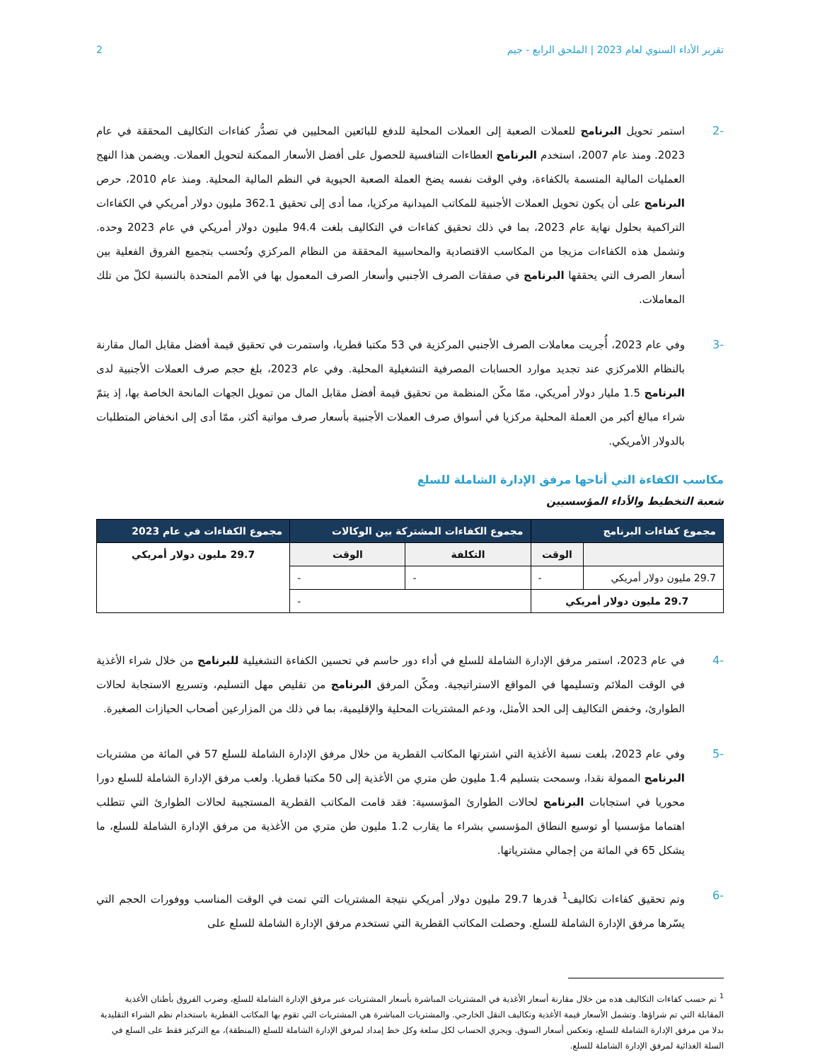تقرير الأداء السنوي لعام 2023 | الملحق الرابع - جيم 2
-2 استمر تحويل البرنامج للعملات الصعبة إلى العملات المحلية للدفع للبائعين المحليين في تصدُّر كفاءات التكاليف المحققة في عام 2023. ومنذ عام 2007، استخدم البرنامج العطاءات التنافسية للحصول على أفضل الأسعار الممكنة لتحويل العملات. ويضمن هذا النهج العمليات المالية المتسمة بالكفاءة، وفي الوقت نفسه يضخ العملة الصعبة الحيوية في النظم المالية المحلية. ومنذ عام 2010، حرص البرنامج على أن يكون تحويل العملات الأجنبية للمكاتب الميدانية مركزيا، مما أدى إلى تحقيق 362.1 مليون دولار أمريكي في الكفاءات التراكمية بحلول نهاية عام 2023، بما في ذلك تحقيق كفاءات في التكاليف بلغت 94.4 مليون دولار أمريكي في عام 2023 وحده. وتشمل هذه الكفاءات مزيجا من المكاسب الاقتصادية والمحاسبية المحققة من النظام المركزي وتُحسب بتجميع الفروق الفعلية بين أسعار الصرف التي يحققها البرنامج في صفقات الصرف الأجنبي وأسعار الصرف المعمول بها في الأمم المتحدة بالنسبة لكلّ من تلك المعاملات.
-3 وفي عام 2023، أُجريت معاملات الصرف الأجنبي المركزية في 53 مكتبا قطريا، واستمرت في تحقيق قيمة أفضل مقابل المال مقارنة بالنظام اللامركزي عند تجديد موارد الحسابات المصرفية التشغيلية المحلية. وفي عام 2023، بلغ حجم صرف العملات الأجنبية لدى البرنامج 1.5 مليار دولار أمريكي، ممّا مكّن المنظمة من تحقيق قيمة أفضل مقابل المال من تمويل الجهات المانحة الخاصة بها، إذ يتمّ شراء مبالغ أكبر من العملة المحلية مركزيا في أسواق صرف العملات الأجنبية بأسعار صرف مواتية أكثر، ممّا أدى إلى انخفاض المتطلبات بالدولار الأمريكي.
مكاسب الكفاءة التي أتاحها مرفق الإدارة الشاملة للسلع
شعبة التخطيط والأداء المؤسسيين
| مجموع كفاءات البرنامج | | مجموع الكفاءات المشتركة بين الوكالات | | مجموع الكفاءات في عام 2023 |
| --- | --- | --- | --- | --- |
| | الوقت | التكلفة | الوقت | 29.7 مليون دولار أمريكي |
| 29.7 مليون دولار أمريكي | - | - | - | |
| 29.7 مليون دولار أمريكي | | - | | |
-4 في عام 2023، استمر مرفق الإدارة الشاملة للسلع في أداء دور حاسم في تحسين الكفاءة التشغيلية للبرنامج من خلال شراء الأغذية في الوقت الملائم وتسليمها في المواقع الاستراتيجية. ومكّن المرفق البرنامج من تقليص مهل التسليم، وتسريع الاستجابة لحالات الطوارئ، وخفض التكاليف إلى الحد الأمثل، ودعم المشتريات المحلية والإقليمية، بما في ذلك من المزارعين أصحاب الحيازات الصغيرة.
-5 وفي عام 2023، بلغت نسبة الأغذية التي اشترتها المكاتب القطرية من خلال مرفق الإدارة الشاملة للسلع 57 في المائة من مشتريات البرنامج الممولة نقدا، وسمحت بتسليم 1.4 مليون طن متري من الأغذية إلى 50 مكتبا قطريا. ولعب مرفق الإدارة الشاملة للسلع دورا محوريا في استجابات البرنامج لحالات الطوارئ المؤسسية: فقد قامت المكاتب القطرية المستجيبة لحالات الطوارئ التي تتطلب اهتماما مؤسسيا أو توسيع النطاق المؤسسي بشراء ما يقارب 1.2 مليون طن متري من الأغذية من مرفق الإدارة الشاملة للسلع، ما يشكل 65 في المائة من إجمالي مشترياتها.
-6 وتم تحقيق كفاءات تكاليف<sup>1</sup> قدرها 29.7 مليون دولار أمريكي نتيجة المشتريات التي تمت في الوقت المناسب ووفورات الحجم التي يسّرها مرفق الإدارة الشاملة للسلع. وحصلت المكاتب القطرية التي تستخدم مرفق الإدارة الشاملة للسلع على
<sup>1</sup> تم حسب كفاءات التكاليف هذه من خلال مقارنة أسعار الأغذية في المشتريات المباشرة بأسعار المشتريات عبر مرفق الإدارة الشاملة للسلع، وضرب الفروق بأطنان الأغذية المقابلة التي تم شراؤها. وتشمل الأسعار قيمة الأغذية وتكاليف النقل الخارجي. والمشتريات المباشرة هي المشتريات التي تقوم بها المكاتب القطرية باستخدام نظم الشراء التقليدية بدلا من مرفق الإدارة الشاملة للسلع، وتعكس أسعار السوق. ويجري الحساب لكل سلعة وكل خط إمداد لمرفق الإدارة الشاملة للسلع (المنطقة)، مع التركيز فقط على السلع في السلة الغذائية لمرفق الإدارة الشاملة للسلع.